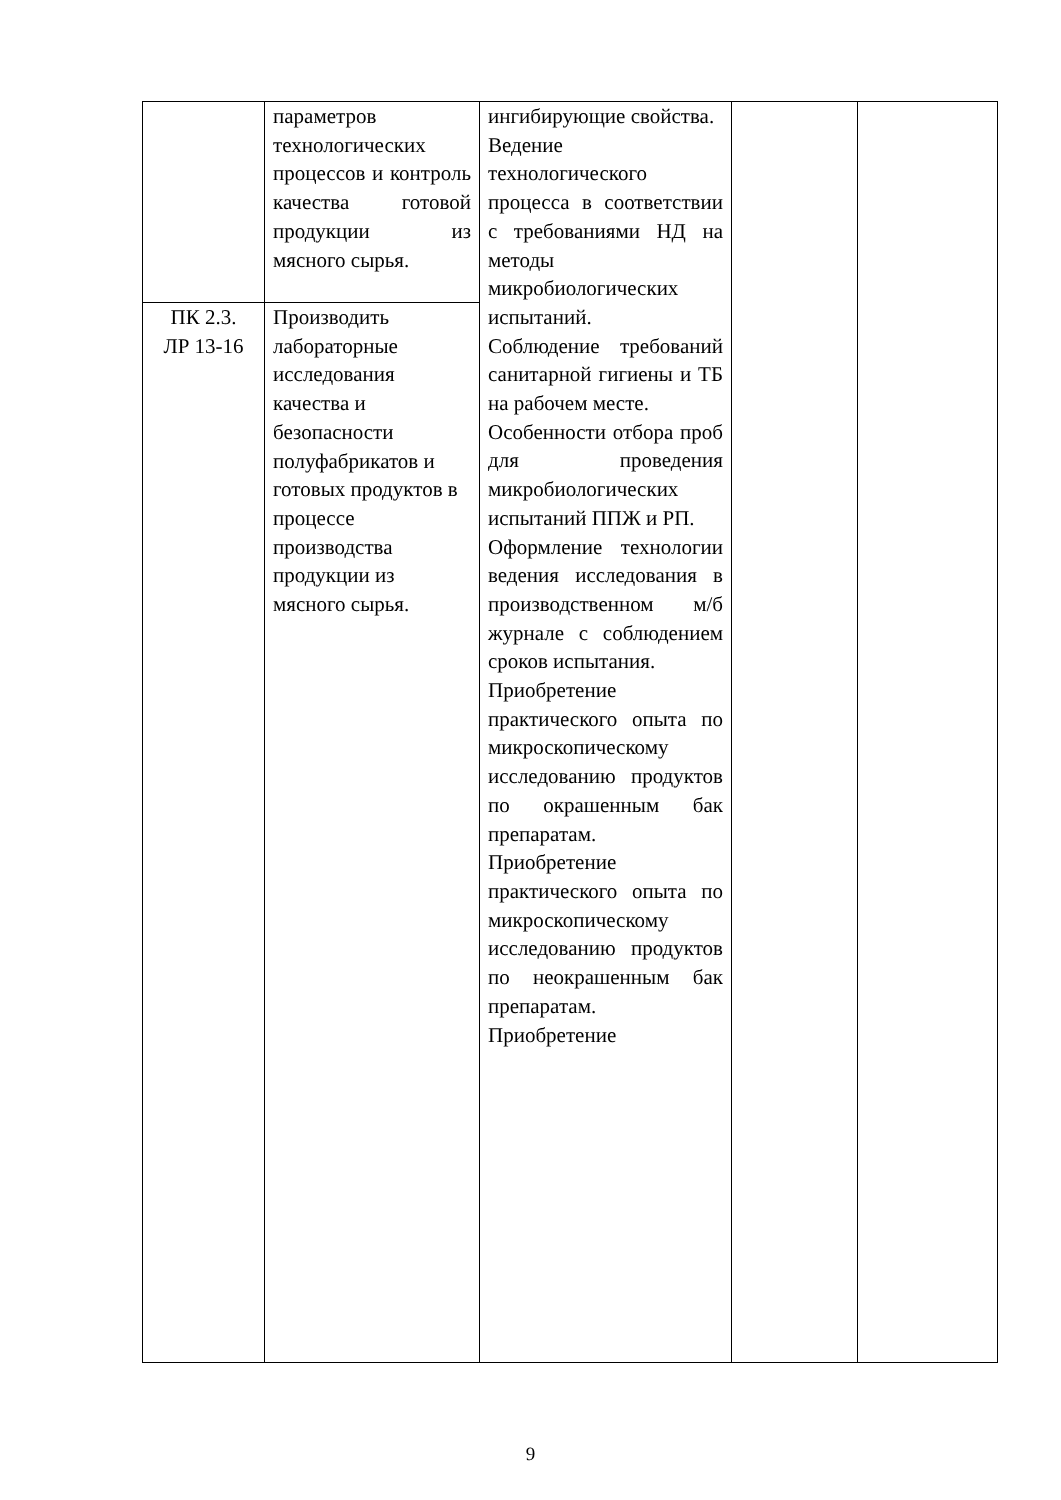| | параметров технологических процессов и контроль качества готовой продукции из мясного сырья. | ингибирующие свойства. Ведение технологического процесса в соответствии с требованиями НД на методы микробиологических испытаний. Соблюдение требований санитарной гигиены и ТБ на рабочем месте. Особенности отбора проб для проведения микробиологических испытаний ППЖ и РП. Оформление технологии ведения исследования в производственном м/б журнале с соблюдением сроков испытания. Приобретение практического опыта по микроскопическому исследованию продуктов по окрашенным бак препаратам. Приобретение практического опыта по микроскопическому исследованию продуктов по неокрашенным бак препаратам. Приобретение | | |
| ПК 2.3. ЛР 13-16 | Производить лабораторные исследования качества и безопасности полуфабрикатов и готовых продуктов в процессе производства продукции из мясного сырья. | | | |
9